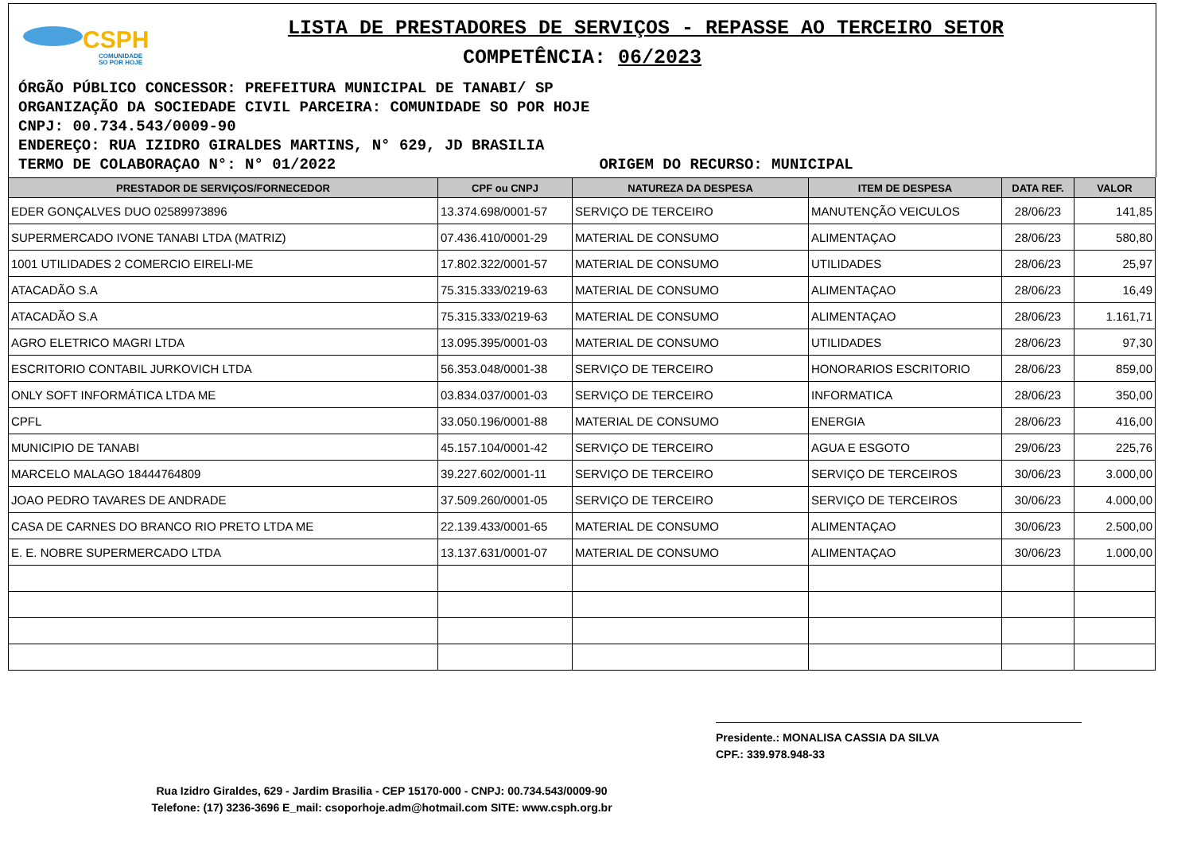CSPH
COMUNIDADE
SO POR HOJE
LISTA DE PRESTADORES DE SERVIÇOS - REPASSE AO TERCEIRO SETOR
COMPETÊNCIA: 06/2023
ÓRGÃO PÚBLICO CONCESSOR: PREFEITURA MUNICIPAL DE TANABI/ SP
ORGANIZAÇÃO DA SOCIEDADE CIVIL PARCEIRA: COMUNIDADE SO POR HOJE
CNPJ: 00.734.543/0009-90
ENDEREÇO: RUA IZIDRO GIRALDES MARTINS, N° 629, JD BRASILIA
TERMO DE COLABORAÇAO N°: N° 01/2022 ORIGEM DO RECURSO: MUNICIPAL
| PRESTADOR DE SERVIÇOS/FORNECEDOR | CPF ou CNPJ | NATUREZA DA DESPESA | ITEM DE DESPESA | DATA REF. | VALOR |
| --- | --- | --- | --- | --- | --- |
| EDER GONÇALVES DUO 02589973896 | 13.374.698/0001-57 | SERVIÇO DE TERCEIRO | MANUTENÇÃO VEICULOS | 28/06/23 | 141,85 |
| SUPERMERCADO IVONE TANABI LTDA (MATRIZ) | 07.436.410/0001-29 | MATERIAL DE CONSUMO | ALIMENTAÇAO | 28/06/23 | 580,80 |
| 1001 UTILIDADES 2 COMERCIO EIRELI-ME | 17.802.322/0001-57 | MATERIAL DE CONSUMO | UTILIDADES | 28/06/23 | 25,97 |
| ATACADÃO S.A | 75.315.333/0219-63 | MATERIAL DE CONSUMO | ALIMENTAÇAO | 28/06/23 | 16,49 |
| ATACADÃO S.A | 75.315.333/0219-63 | MATERIAL DE CONSUMO | ALIMENTAÇAO | 28/06/23 | 1.161,71 |
| AGRO ELETRICO MAGRI LTDA | 13.095.395/0001-03 | MATERIAL DE CONSUMO | UTILIDADES | 28/06/23 | 97,30 |
| ESCRITORIO CONTABIL JURKOVICH LTDA | 56.353.048/0001-38 | SERVIÇO DE TERCEIRO | HONORARIOS ESCRITORIO | 28/06/23 | 859,00 |
| ONLY SOFT INFORMÁTICA LTDA ME | 03.834.037/0001-03 | SERVIÇO DE TERCEIRO | INFORMATICA | 28/06/23 | 350,00 |
| CPFL | 33.050.196/0001-88 | MATERIAL DE CONSUMO | ENERGIA | 28/06/23 | 416,00 |
| MUNICIPIO DE TANABI | 45.157.104/0001-42 | SERVIÇO DE TERCEIRO | AGUA E ESGOTO | 29/06/23 | 225,76 |
| MARCELO MALAGO 18444764809 | 39.227.602/0001-11 | SERVIÇO DE TERCEIRO | SERVIÇO DE TERCEIROS | 30/06/23 | 3.000,00 |
| JOAO PEDRO TAVARES DE ANDRADE | 37.509.260/0001-05 | SERVIÇO DE TERCEIRO | SERVIÇO DE TERCEIROS | 30/06/23 | 4.000,00 |
| CASA DE CARNES DO BRANCO RIO PRETO LTDA ME | 22.139.433/0001-65 | MATERIAL DE CONSUMO | ALIMENTAÇAO | 30/06/23 | 2.500,00 |
| E. E. NOBRE SUPERMERCADO LTDA | 13.137.631/0001-07 | MATERIAL DE CONSUMO | ALIMENTAÇAO | 30/06/23 | 1.000,00 |
Presidente.: MONALISA CASSIA DA SILVA
CPF.: 339.978.948-33
Rua Izidro Giraldes, 629 - Jardim Brasilia - CEP 15170-000 - CNPJ: 00.734.543/0009-90
Telefone: (17) 3236-3696 E_mail: csoporhoje.adm@hotmail.com SITE: www.csph.org.br